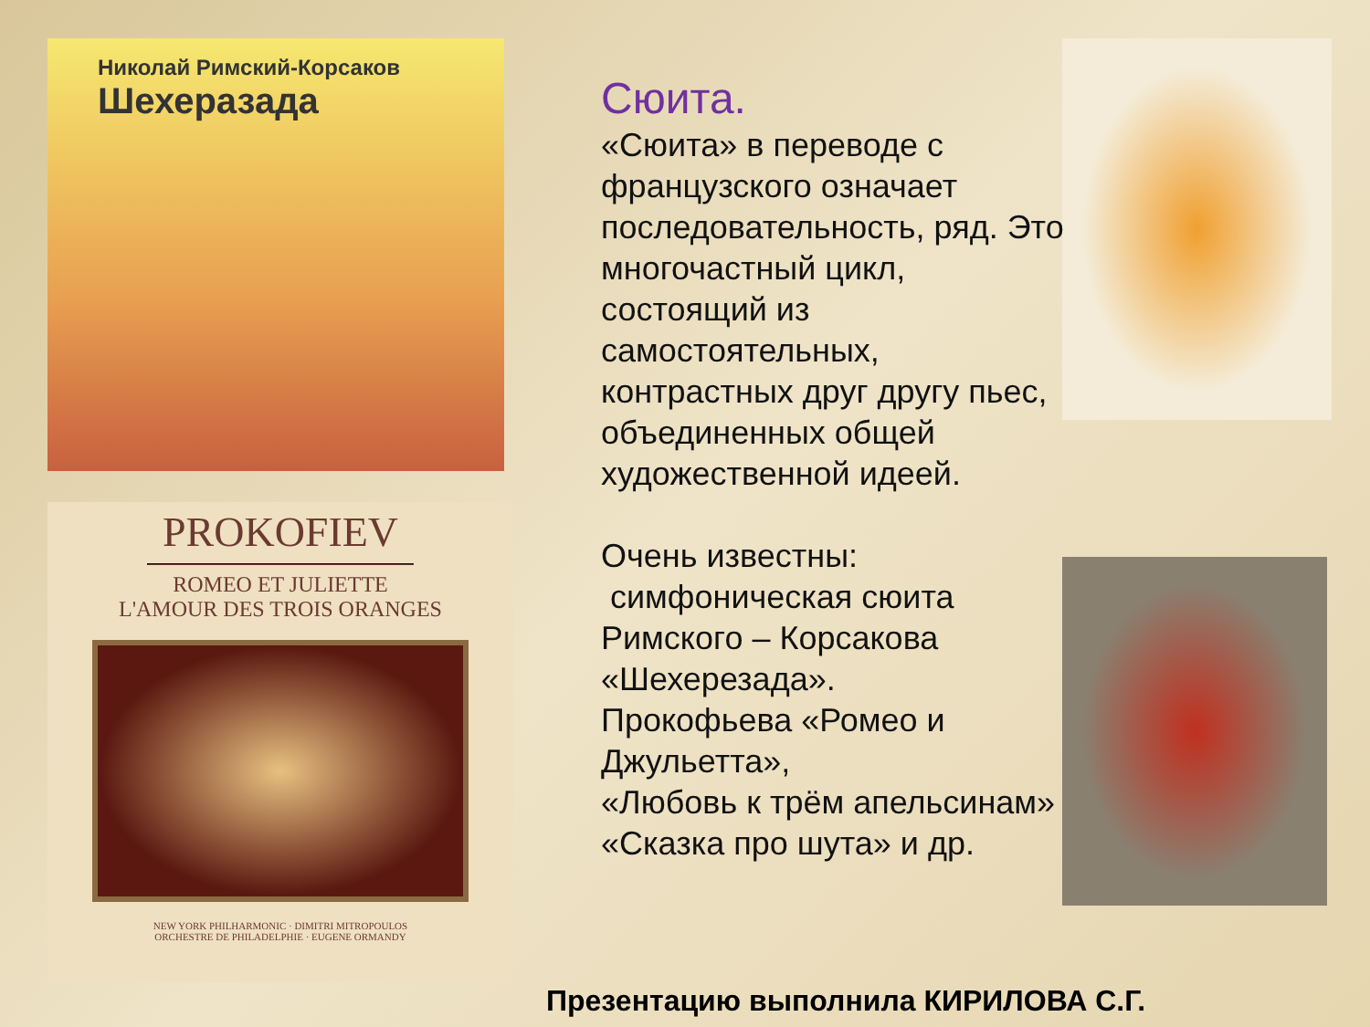Николай Римский-Корсаков
Шехеразада
PROKOFIEV
ROMEO ET JULIETTE
L'AMOUR DES TROIS ORANGES
NEW YORK PHILHARMONIC · DIMITRI MITROPOULOS
ORCHESTRE DE PHILADELPHIE · EUGENE ORMANDY
Сюита.
«Сюита» в переводе с французского означает последовательность, ряд. Это многочастный цикл, состоящий из самостоятельных, контрастных друг другу пьес, объединенных общей художественной идеей.
Очень известны:
симфоническая сюита Римского – Корсакова «Шехерезада».
Прокофьева «Ромео и Джульетта»,
«Любовь к трём апельсинам»
«Сказка про шута» и др.
Презентацию выполнила КИРИЛОВА С.Г.